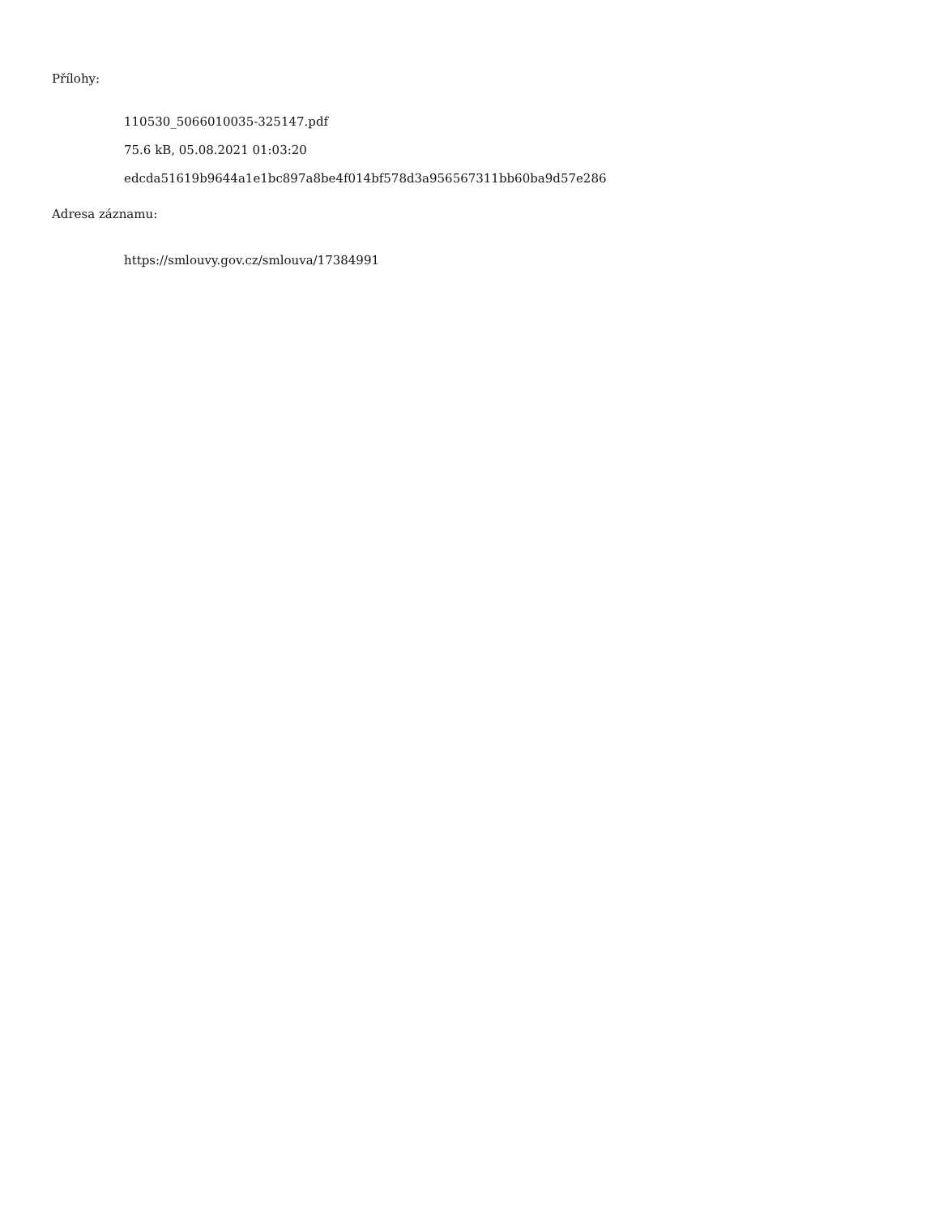Přílohy:
110530_5066010035-325147.pdf
75.6 kB, 05.08.2021 01:03:20
edcda51619b9644a1e1bc897a8be4f014bf578d3a956567311bb60ba9d57e286
Adresa záznamu:
https://smlouvy.gov.cz/smlouva/17384991